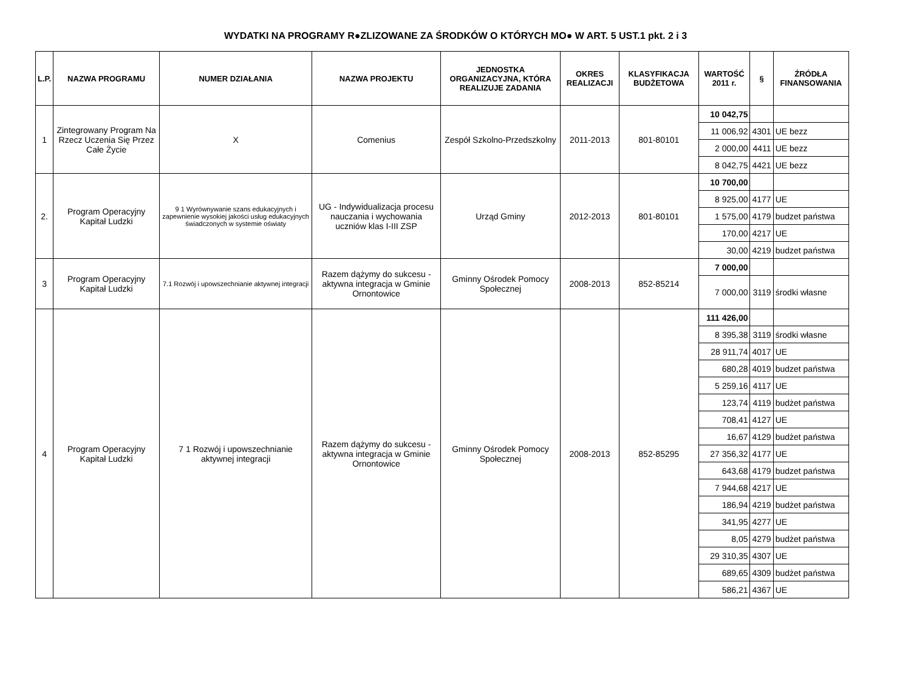WYDATKI NA PROGRAMY R●ZLIZOWANE ZA ŚRODKÓW O KTÓRYCH MO● W ART. 5 UST.1 pkt. 2 i 3
| L.P. | NAZWA PROGRAMU | NUMER DZIAŁANIA | NAZWA PROJEKTU | JEDNOSTKA ORGANIZACYJNA, KTÓRA REALIZUJE ZADANIA | OKRES REALIZACJI | KLASYFIKACJA BUDŻETOWA | WARTOŚĆ 2011 r. | § | ŹRÓDŁA FINANSOWANIA |
| --- | --- | --- | --- | --- | --- | --- | --- | --- | --- |
| 1 | Zintegrowany Program Na Rzecz Uczenia Się Przez Całe Życie | X | Comenius | Zespół Szkolno-Przedszkolny | 2011-2013 | 801-80101 | 10 042,75 | | |
| | | | | | | | 11 006,92 | 4301 | UE bezz |
| | | | | | | | 2 000,00 | 4411 | UE bezz |
| | | | | | | | 8 042,75 | 4421 | UE bezz |
| 2. | Program Operacyjny Kapitał Ludzki | 9 1 Wyrównywanie szans edukacyjnych i zapewnienie wysokiej jakości usług edukacyjnych świadczonych w systemie oświaty | UG - Indywidualizacja procesu nauczania i wychowania uczniów klas I-III ZSP | Urząd Gminy | 2012-2013 | 801-80101 | 10 700,00 | | |
| | | | | | | | 8 925,00 | 4177 | UE |
| | | | | | | | 1 575,00 | 4179 | budzet państwa |
| | | | | | | | 170,00 | 4217 | UE |
| | | | | | | | 30,00 | 4219 | budzet państwa |
| 3 | Program Operacyjny Kapitał Ludzki | 7.1 Rozwój i upowszechnianie aktywnej integracji | Razem dążymy do sukcesu - aktywna integracja w Gminie Ornontowice | Gminny Ośrodek Pomocy Społecznej | 2008-2013 | 852-85214 | 7 000,00 | | |
| | | | | | | | 7 000,00 | 3119 | środki własne |
| 4 | Program Operacyjny Kapitał Ludzki | 7 1 Rozwój i upowszechnianie aktywnej integracji | Razem dążymy do sukcesu - aktywna integracja w Gminie Ornontowice | Gminny Ośrodek Pomocy Społecznej | 2008-2013 | 852-85295 | 111 426,00 | | |
| | | | | | | | 8 395,38 | 3119 | środki własne |
| | | | | | | | 28 911,74 | 4017 | UE |
| | | | | | | | 680,28 | 4019 | budzet państwa |
| | | | | | | | 5 259,16 | 4117 | UE |
| | | | | | | | 123,74 | 4119 | budżet państwa |
| | | | | | | | 708,41 | 4127 | UE |
| | | | | | | | 16,67 | 4129 | budżet państwa |
| | | | | | | | 27 356,32 | 4177 | UE |
| | | | | | | | 643,68 | 4179 | budzet państwa |
| | | | | | | | 7 944,68 | 4217 | UE |
| | | | | | | | 186,94 | 4219 | budżet państwa |
| | | | | | | | 341,95 | 4277 | UE |
| | | | | | | | 8,05 | 4279 | budżet państwa |
| | | | | | | | 29 310,35 | 4307 | UE |
| | | | | | | | 689,65 | 4309 | budżet państwa |
| | | | | | | | 586,21 | 4367 | UE |